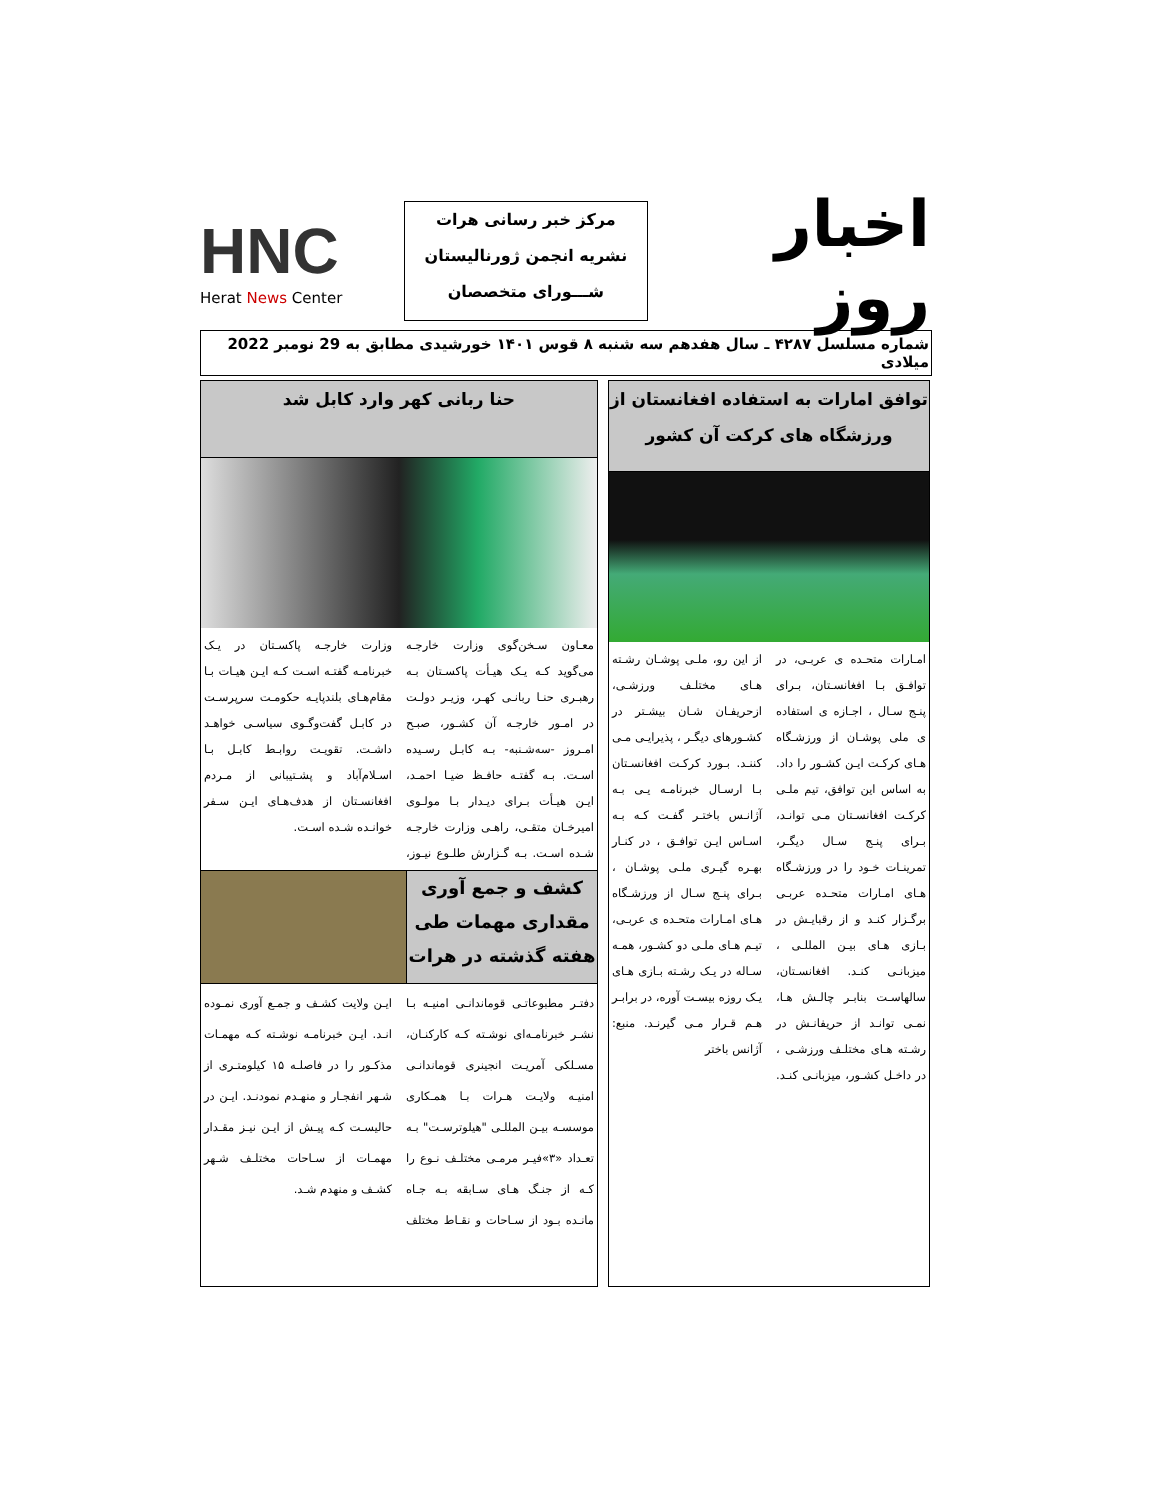اخبار روز
مرکز خبر رسانی هرات
نشریه انجمن ژورنالیستان
شـــورای متخصصان
HNC
Herat News Center
شماره مسلسل ۴۲۸۷ ـ سال هفدهم سه شنبه ۸ قوس ۱۴۰۱ خورشیدی مطابق به 29 نومبر 2022 میلادی
توافق امارات به استفاده افغانستان از
ورزشگاه های کرکت آن کشور
امـارات متحـده ی عربـی، در توافـق بـا افغانسـتان، بـرای پنـج سـال ، اجـازه ی استفاده ی ملی پوشـان از ورزشـگاه هـای کرکـت ایـن کشـور را داد. به اساس این توافق، تیم ملـی کرکـت افغانسـتان مـی توانـد، بـرای پنـج سـال دیگـر، تمرینـات خـود را در ورزشـگاه هـای امـارات متحـده عربـی برگـزار کنـد و از رقبایـش در بـازی هـای بیـن المللـی ، میزبانـی کنـد. افغانسـتان، سالهاسـت بنابـر چالـش هـا، نمـی توانـد از حریفانـش در رشـته هـای مختلـف ورزشـی ، در داخـل کشـور، میزبانـی کنـد. از این رو، ملـی پوشـان رشـته هـای مختلـف ورزشـی، ازحریفـان شـان بیشـتر در کشـورهای دیگـر ، پذیرایـی مـی کننـد. بـورد کرکـت افغانسـتان بـا ارسـال خبرنامـه یـی بـه آژانـس باختـر گفـت کـه بـه اسـاس ایـن توافـق ، در کنـار بهـره گیـری ملـی پوشـان ، بـرای پنـج سـال از ورزشـگاه هـای امـارات متحـده ی عربـی، تیـم هـای ملـی دو کشـور، همـه سـاله در یـک رشـته بـازی هـای یـک روزه بیسـت آوره، در برابـر هـم قـرار مـی گیرنـد. منبع: آژانس باختر
حنا ربانی کهر وارد کابل شد
معـاون سـخن‌گوی وزارت خارجـه می‌گوید کـه یـک هیـأت پاکسـتان بـه رهبـری حنـا ربانـی کهـر، وزیـر دولـت در امـور خارجـه آن کشـور، صبـح امـروز -سه‌شـنبه- بـه کابـل رسـیده اسـت. بـه گفتـه حافـظ ضیـا احمـد، ایـن هیـأت بـرای دیـدار بـا مولـوی امیرخـان متقـی، راهـی وزارت خارجـه شـده اسـت. بـه گـزارش طلـوع نیـوز، وزارت خارجـه پاکسـتان در یـک خبرنامـه گفتـه اسـت کـه ایـن هیـات بـا مقام‌هـای بلندپایـه حکومـت سرپرسـت در کابـل گفت‌وگـوی سیاسـی خواهـد داشـت. تقویـت روابـط کابـل بـا اسـلام‌آباد و پشـتیبانی از مـردم افغانسـتان از هدف‌هـای ایـن سـفر خوانـده شـده اسـت.
کشف و جمع آوری مقداری مهمات طی هفته گذشته در هرات
دفتـر مطبوعاتـی قوماندانـی امنیـه بـا نشـر خبرنامـه‌ای نوشـته کـه کارکنـان، مسـلکی آمریـت انجینری قوماندانـی امنیـه ولایـت هـرات بـا همـکاری موسسـه بیـن المللـی "هیلوترسـت" بـه تعـداد «۳»فیـر مرمـی مختلـف نـوع را کـه از جنـگ هـای سـابقه بـه جـاه مانـده بـود از سـاحات و نقـاط مختلف ایـن ولایت کشـف و جمـع آوری نمـوده انـد. ایـن خبرنامـه نوشـته کـه مهمـات مذکـور را در فاصلـه ۱۵ کیلومتـری از شـهر انفجـار و منهـدم نمودنـد. ایـن در حالیسـت کـه پیـش از ایـن نیـز مقـدار مهمـات از سـاحات مختلـف شـهر کشـف و منهدم شـد.